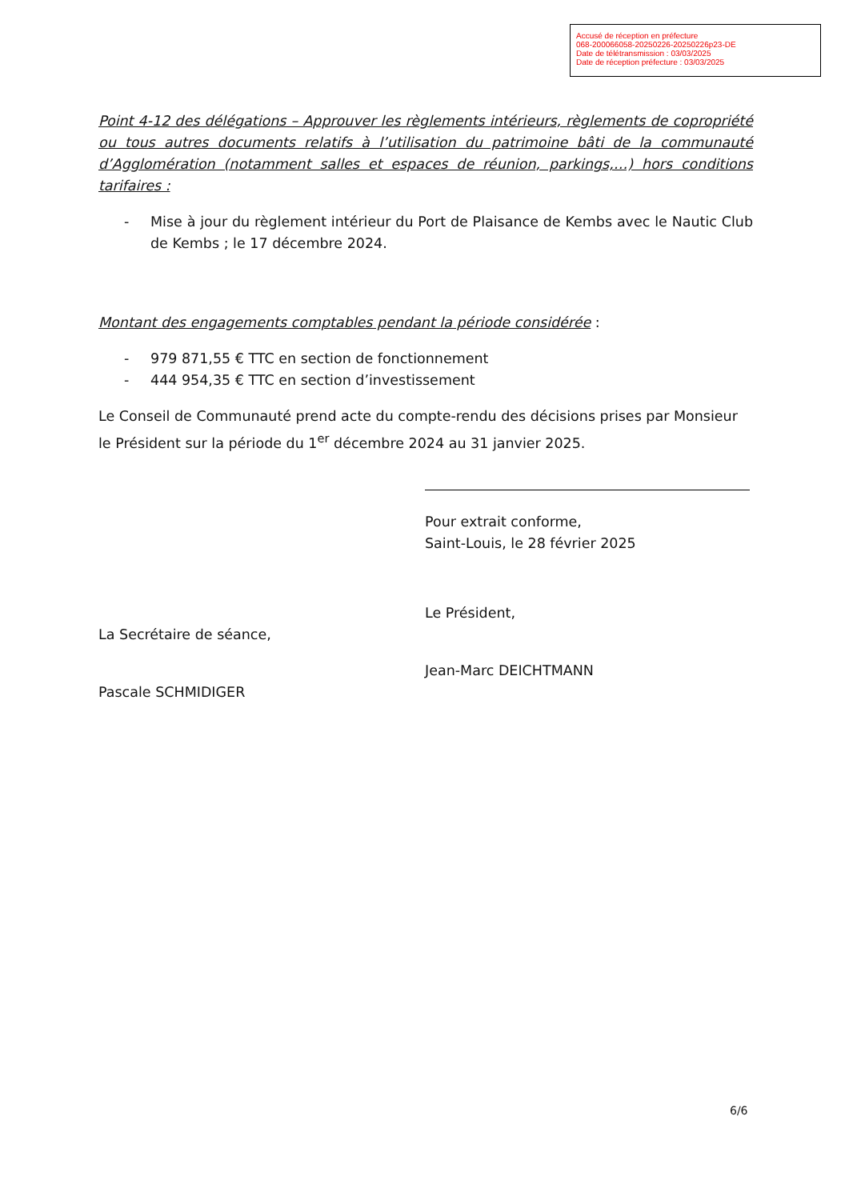Accusé de réception en préfecture
068-200066058-20250226-20250226p23-DE
Date de télétransmission : 03/03/2025
Date de réception préfecture : 03/03/2025
Point 4-12 des délégations – Approuver les règlements intérieurs, règlements de copropriété ou tous autres documents relatifs à l’utilisation du patrimoine bâti de la communauté d’Agglomération (notamment salles et espaces de réunion, parkings,…) hors conditions tarifaires :
- Mise à jour du règlement intérieur du Port de Plaisance de Kembs avec le Nautic Club de Kembs ; le 17 décembre 2024.
Montant des engagements comptables pendant la période considérée :
- 979 871,55 € TTC en section de fonctionnement
- 444 954,35 € TTC en section d’investissement
Le Conseil de Communauté prend acte du compte-rendu des décisions prises par Monsieur le Président sur la période du 1<sup>er</sup> décembre 2024 au 31 janvier 2025.
La Secrétaire de séance,
Pascale SCHMIDIGER
Pour extrait conforme,
Saint-Louis, le 28 février 2025
Le Président,
Jean-Marc DEICHTMANN
6/6